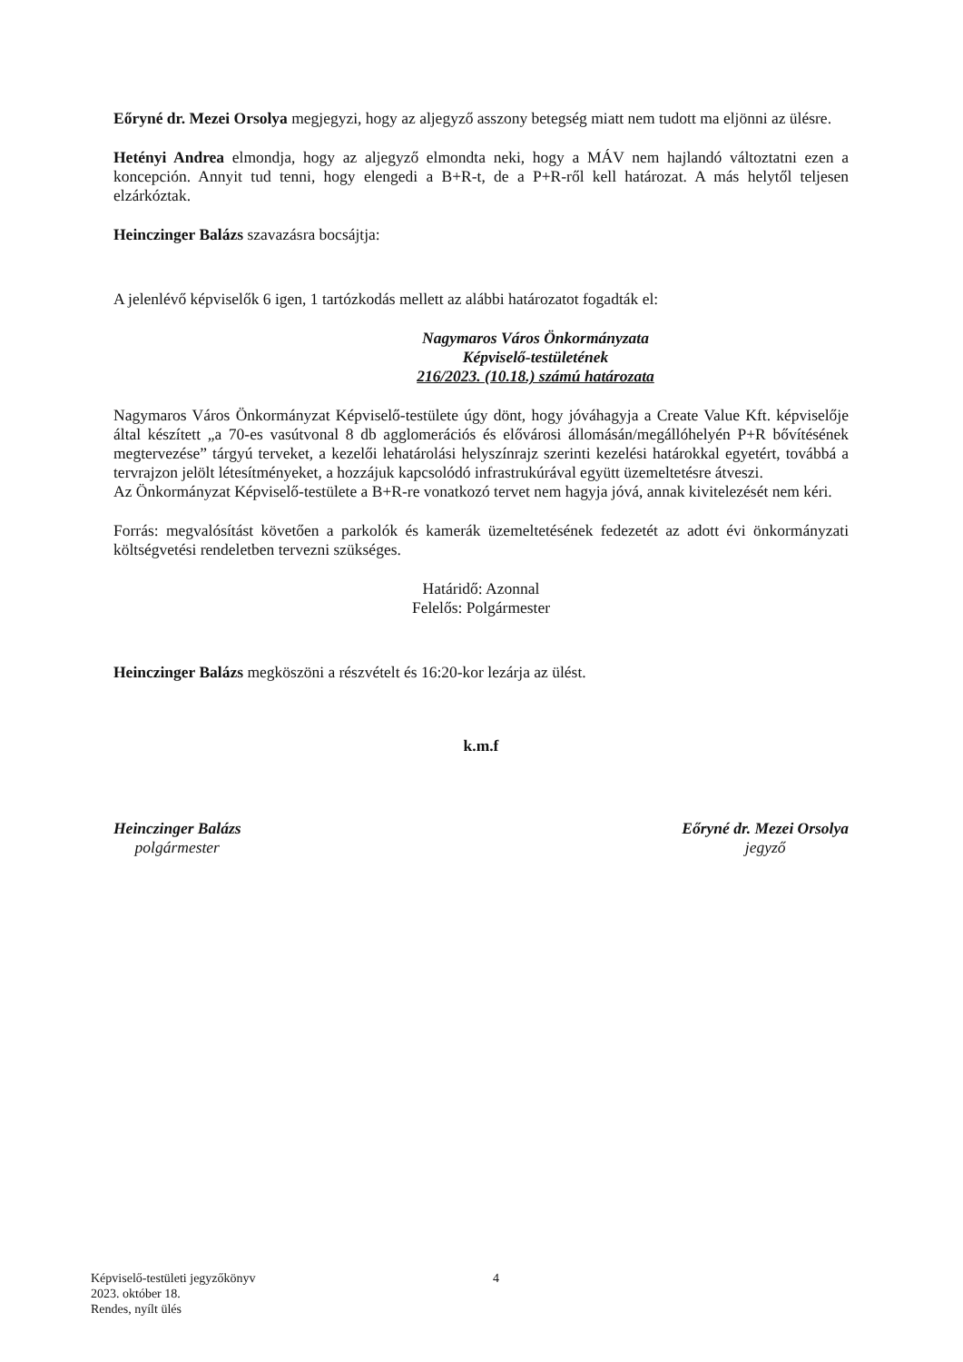Eőryné dr. Mezei Orsolya megjegyzi, hogy az aljegyző asszony betegség miatt nem tudott ma eljönni az ülésre.
Hetényi Andrea elmondja, hogy az aljegyző elmondta neki, hogy a MÁV nem hajlandó változtatni ezen a koncepción. Annyit tud tenni, hogy elengedi a B+R-t, de a P+R-ről kell határozat. A más helytől teljesen elzárkóztak.
Heinczinger Balázs szavazásra bocsájtja:
A jelenlévő képviselők 6 igen, 1 tartózkodás mellett az alábbi határozatot fogadták el:
Nagymaros Város Önkormányzata
Képviselő-testületének
216/2023. (10.18.) számú határozata
Nagymaros Város Önkormányzat Képviselő-testülete úgy dönt, hogy jóváhagyja a Create Value Kft. képviselője által készített „a 70-es vasútvonal 8 db agglomerációs és elővárosi állomásán/megállóhelyén P+R bővítésének megtervezése” tárgyú terveket, a kezelői lehatárolási helyszínrajz szerinti kezelési határokkal egyetért, továbbá a tervrajzon jelölt létesítményeket, a hozzájuk kapcsolódó infrastrukúrával együtt üzemeltetésre átveszi.
Az Önkormányzat Képviselő-testülete a B+R-re vonatkozó tervet nem hagyja jóvá, annak kivitelezését nem kéri.
Forrás: megvalósítást követően a parkolók és kamerák üzemeltetésének fedezetét az adott évi önkormányzati költségvetési rendeletben tervezni szükséges.
Határidő: Azonnal
Felelős: Polgármester
Heinczinger Balázs megköszöni a részvételt és 16:20-kor lezárja az ülést.
k.m.f
Heinczinger Balázs
polgármester
Eőryné dr. Mezei Orsolya
jegyző
Képviselő-testületi jegyzőkönyv
2023. október 18.
Rendes, nyílt ülés
4